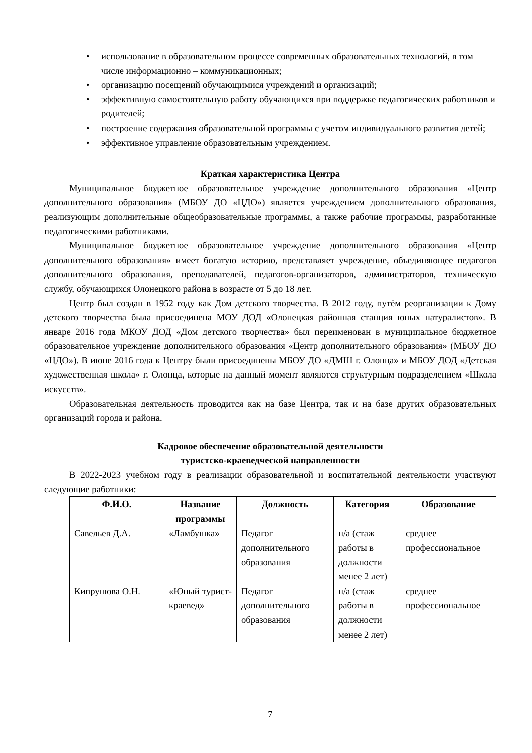• использование в образовательном процессе современных образовательных технологий, в том числе информационно – коммуникационных;
• организацию посещений обучающимися учреждений и организаций;
• эффективную самостоятельную работу обучающихся при поддержке педагогических работников и родителей;
• построение содержания образовательной программы с учетом индивидуального развития детей;
• эффективное управление образовательным учреждением.
Краткая характеристика Центра
Муниципальное бюджетное образовательное учреждение дополнительного образования «Центр дополнительного образования» (МБОУ ДО «ЦДО») является учреждением дополнительного образования, реализующим дополнительные общеобразовательные программы, а также рабочие программы, разработанные педагогическими работниками.
Муниципальное бюджетное образовательное учреждение дополнительного образования «Центр дополнительного образования» имеет богатую историю, представляет учреждение, объединяющее педагогов дополнительного образования, преподавателей, педагогов-организаторов, администраторов, техническую службу, обучающихся Олонецкого района в возрасте от 5 до 18 лет.
Центр был создан в 1952 году как Дом детского творчества. В 2012 году, путём реорганизации к Дому детского творчества была присоединена МОУ ДОД «Олонецкая районная станция юных натуралистов». В январе 2016 года МКОУ ДОД «Дом детского творчества» был переименован в муниципальное бюджетное образовательное учреждение дополнительного образования «Центр дополнительного образования» (МБОУ ДО «ЦДО»). В июне 2016 года к Центру были присоединены МБОУ ДО «ДМШ г. Олонца» и МБОУ ДОД «Детская художественная школа» г. Олонца, которые на данный момент являются структурным подразделением «Школа искусств».
Образовательная деятельность проводится как на базе Центра, так и на базе других образовательных организаций города и района.
Кадровое обеспечение образовательной деятельности
туристско-краеведческой направленности
В 2022-2023 учебном году в реализации образовательной и воспитательной деятельности участвуют следующие работники:
| Ф.И.О. | Название программы | Должность | Категория | Образование |
| --- | --- | --- | --- | --- |
| Савельев Д.А. | «Ламбушка» | Педагог дополнительного образования | н/а (стаж работы в должности менее 2 лет) | среднее профессиональное |
| Кипрушова О.Н. | «Юный турист-краевед» | Педагог дополнительного образования | н/а (стаж работы в должности менее 2 лет) | среднее профессиональное |
7